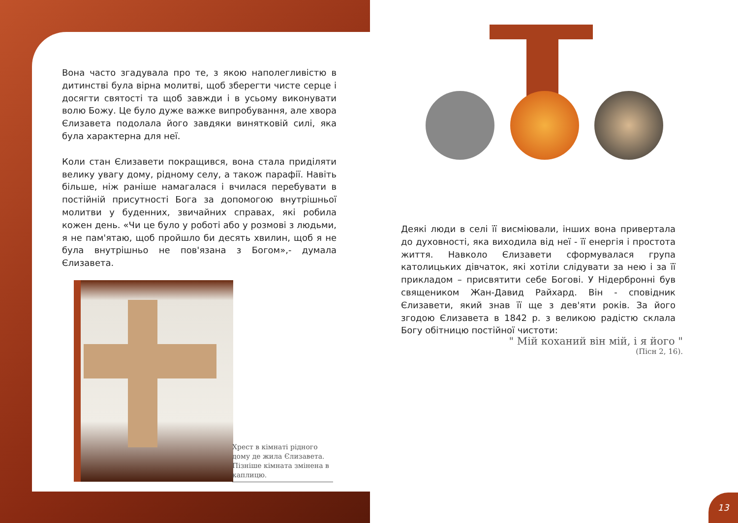Вона часто згадувала про те, з якою наполегливістю в дитинстві була вірна молитві, щоб зберегти чисте серце і досягти святості та щоб завжди і в усьому виконувати волю Божу. Це було дуже важке випробування, але хвора Єлизавета подолала його завдяки винятковій силі, яка була характерна для неї.
Коли стан Єлизавети покращився, вона стала приділяти велику увагу дому, рідному селу, а також парафії. Навіть більше, ніж раніше намагалася і вчилася перебувати в постійній присутності Бога за допомогою внутрішньої молитви у буденних, звичайних справах, які робила кожен день. «Чи це було у роботі або у розмові з людьми, я не пам'ятаю, щоб пройшло би десять хвилин, щоб я не була внутрішньо не пов'язана з Богом»,- думала Єлизавета.
Хрест в кімнаті рідного дому де жила Єлизавета.
Пізніше кімната змінена в каплицю.
Деякі люди в селі її висміювали, інших вона привертала до духовності, яка виходила від неї - її енергія і простота життя. Навколо Єлизавети сформувалася група католицьких дівчаток, які хотіли слідувати за нею і за її прикладом – присвятити себе Богові. У Нідербронні був священиком Жан-Давид Райхард. Він - сповідник Єлизавети, який знав її ще з дев'яти років. За його згодою Єлизавета в 1842 р. з великою радістю склала Богу обітницю постійної чистоти:
" Мій коханий він мій, і я його "
(Пісн 2, 16).
13